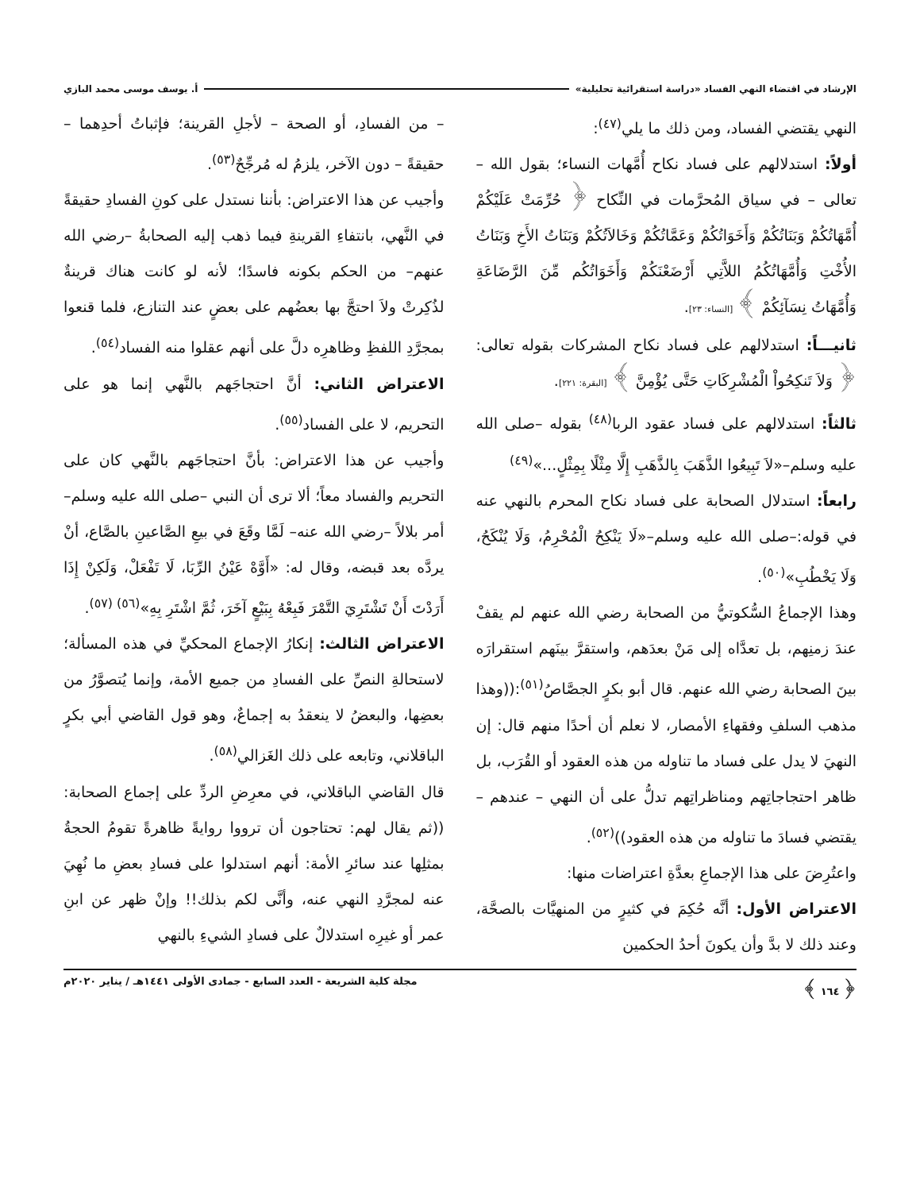الإرشاد في اقتضاء النهي الفساد «دراسة استقرائية تحليلية» أ. يوسف موسى محمد البازي
النهي يقتضي الفساد، ومن ذلك ما يلي<sup>(٤٧)</sup>:
أولاً: استدلالهم على فساد نكاح أُمَّهات النساء؛ بقول الله – تعالى – في سياق المُحرَّمات في النِّكاح ﴿ حُرِّمَتْ عَلَيْكُمْ أُمَّهَاتُكُمْ وَبَنَاتُكُمْ وَأَخَوَاتُكُمْ وَعَمَّاتُكُمْ وَخَالاَتُكُمْ وَبَنَاتُ الأَخِ وَبَنَاتُ الأُخْتِ وَأُمَّهَاتُكُمُ اللاَّتِي أَرْضَعْنَكُمْ وَأَخَوَاتُكُم مِّنَ الرَّضَاعَةِ وَأُمَّهَاتُ نِسَآئِكُمْ ﴾ [النساء: ٢٣].
ثانيـــاً: استدلالهم على فساد نكاح المشركات بقوله تعالى: ﴿ وَلاَ تَنكِحُواْ الْمُشْرِكَاتِ حَتَّى يُؤْمِنَّ ﴾ [البقرة: ٢٢١].
ثالثاً: استدلالهم على فساد عقود الربا<sup>(٤٨)</sup> بقوله –صلى الله عليه وسلم–«لاَ تَبِيعُوا الذَّهَبَ بِالذَّهَبِ إِلَّا مِثْلًا بِمِثْلٍ...»<sup>(٤٩)</sup>
رابعاً: استدلال الصحابة على فساد نكاح المحرم بالنهي عنه في قوله:–صلى الله عليه وسلم–«لَا يَنْكِحُ الْمُحْرِمُ، وَلَا يُنْكَحُ، وَلَا يَخْطُبِ»<sup>(٥٠)</sup>.
وهذا الإجماعُ السُّكوتيُّ من الصحابة رضي الله عنهم لم يقفْ عندَ زمنِهم، بل تعدَّاه إلى مَنْ بعدَهم، واستقرَّ بينَهم استقرارَه بينَ الصحابة رضي الله عنهم. قال أبو بكرٍ الجصَّاصُ<sup>(٥١)</sup>:((وهذا مذهب السلفِ وفقهاءِ الأمصار، لا نعلم أن أحدًا منهم قال: إن النهيَ لا يدل على فساد ما تناوله من هذه العقود أو القُرَب، بل ظاهر احتجاجاتِهم ومناظراتِهم تدلُّ على أن النهي – عندهم – يقتضي فسادَ ما تناوله من هذه العقود))<sup>(٥٢)</sup>.
واعتُرِضَ على هذا الإجماعِ بعدَّةِ اعتراضات منها:
الاعتراض الأول: أنَّه حُكِمَ في كثيرٍ من المنهيَّات بالصحَّة، وعند ذلك لا بدَّ وأن يكونَ أحدُ الحكمين
– من الفسادِ، أو الصحة – لأجلِ القرينة؛ فإثباتُ أحدِهما – حقيقةً – دون الآخر، يلزمُ له مُرجِّحٌ<sup>(٥٣)</sup>.
وأجيب عن هذا الاعتراض: بأننا نستدل على كونِ الفسادِ حقيقةً في النَّهي، بانتفاءِ القرينةِ فيما ذهب إليه الصحابةُ –رضي الله عنهم– من الحكم بكونه فاسدًا؛ لأنه لو كانت هناك قرينةٌ لذُكِرتْ ولاَ احتجَّ بها بعضُهم على بعضٍ عند التنازع، فلما قنعوا بمجرَّدِ اللفظِ وظاهرِه دلَّ على أنهم عقلوا منه الفساد<sup>(٥٤)</sup>.
الاعتراض الثاني: أنَّ احتجاجَهم بالنَّهي إنما هو على التحريم، لا على الفساد<sup>(٥٥)</sup>.
وأجيب عن هذا الاعتراض: بأنَّ احتجاجَهم بالنَّهي كان على التحريم والفساد معاً؛ ألا ترى أن النبي –صلى الله عليه وسلم– أمر بلالاً –رضي الله عنه– لَمَّا وقَعَ في بيعِ الصَّاعينِ بالصَّاع، أنْ يردَّه بعد قبضه، وقال له: «أَوَّهْ عَيْنُ الرِّبَا، لَا تَفْعَلْ، وَلَكِنْ إِذَا أَرَدْتَ أَنْ تَشْتَرِيَ التَّمْرَ فَبِعْهُ بِبَيْعٍ آخَرَ، ثُمَّ اشْتَرِ بِهِ»<sup>(٥٦) (٥٧)</sup>.
الاعتراض الثالث: إنكارُ الإجماع المحكيِّ في هذه المسألة؛ لاستحالةِ النصِّ على الفسادِ من جميع الأمة، وإنما يُتصوَّرُ من بعضِها، والبعضُ لا ينعقدُ به إجماعٌ، وهو قول القاضي أبي بكرٍ الباقلاني، وتابعه على ذلك الغَزالي<sup>(٥٨)</sup>.
قال القاضي الباقلاني، في معرِضِ الردِّ على إجماع الصحابة: ((ثم يقال لهم: تحتاجون أن ترووا روايةً ظاهرةً تقومُ الحجةُ بمثلِها عند سائرِ الأمة: أنهم استدلوا على فسادِ بعضِ ما نُهِيَ عنه لمجرَّدِ النهي عنه، وأنَّى لكم بذلك!! وإنْ ظهر عن ابنِ عمر أو غيرِه استدلالٌ على فسادِ الشيءِ بالنهي
﴿ ١٦٤ ﴾ مجلة كلية الشريعة - العدد السابع - جمادى الأولى ١٤٤١هـ / يناير ٢٠٢٠م